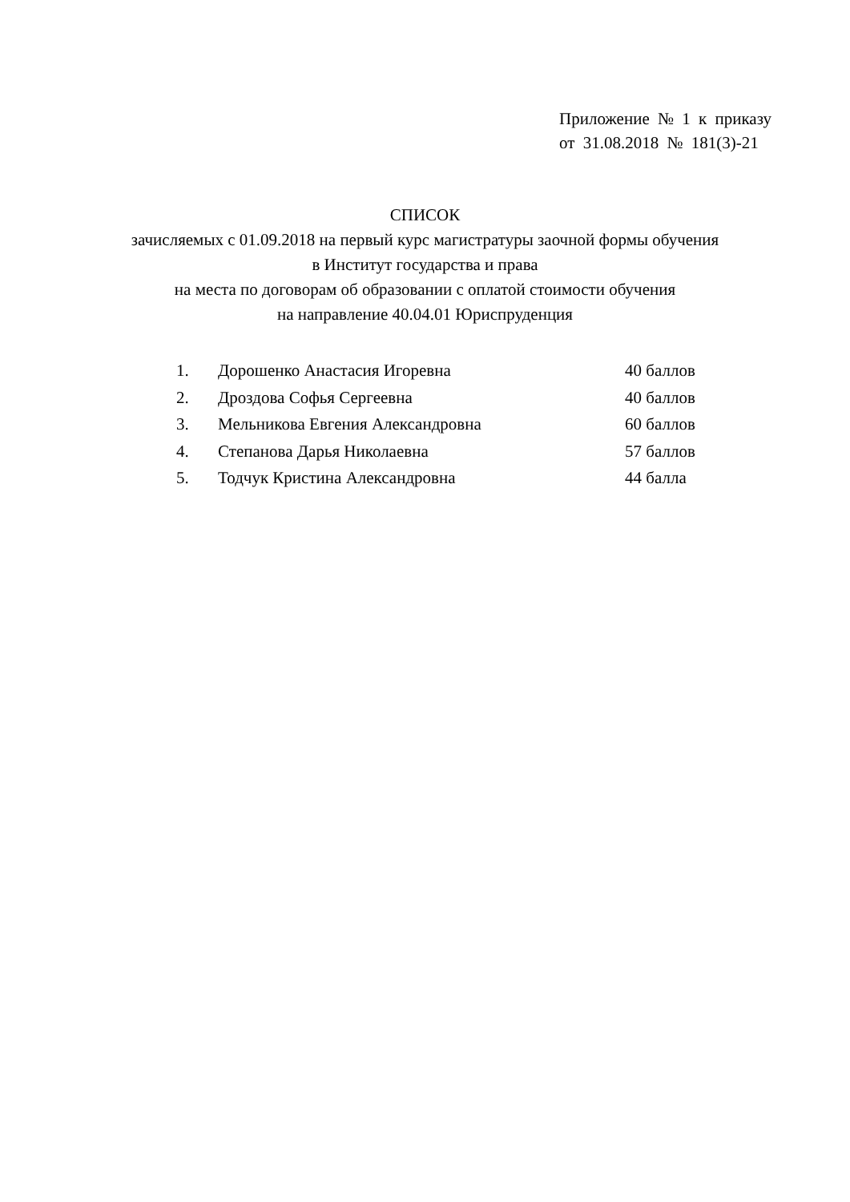Приложение № 1 к приказу
от 31.08.2018 № 181(3)-21
СПИСОК
зачисляемых с 01.09.2018 на первый курс магистратуры заочной формы обучения
в Институт государства и права
на места по договорам об образовании с оплатой стоимости обучения
на направление 40.04.01 Юриспруденция
| 1. | Дорошенко Анастасия Игоревна | 40 баллов |
| 2. | Дроздова Софья Сергеевна | 40 баллов |
| 3. | Мельникова Евгения Александровна | 60 баллов |
| 4. | Степанова Дарья Николаевна | 57 баллов |
| 5. | Тодчук Кристина Александровна | 44 балла |